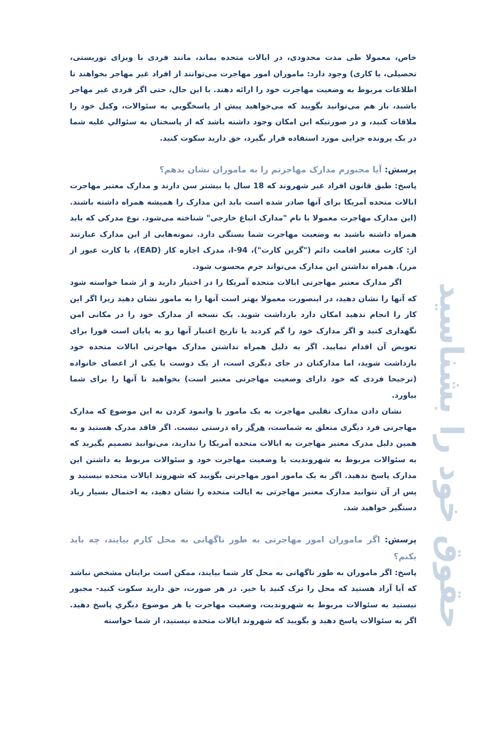حقوق خود را بشناسید
خاص، معمولا طی مدت محدودی، در ایالات متحده بماند، مانند فردی با ویزای توریستی، تحصیلی، یا کاری) وجود دارد: ماموران امور مهاجرت می‌توانند از افراد غیر مهاجر بخواهند تا اطلاعات مربوط به وضعیت مهاجرت خود را ارائه دهند. با این حال، حتی اگر فردی غیر مهاجر باشید، باز هم می‌توانید بگویید که می‌خواهید پیش از پاسخگویي به سئوالات، وکیل خود را ملاقات کنید، و در صورتیکه این امکان وجود داشته باشد که از پاسختان به سئوالي علیه شما در یک پرونده جزایی مورد استفاده قرار بگیرد، حق دارید سکوت کنید.
پرسش: آیا مجبورم مدارک مهاجرتم را به ماموران نشان بدهم؟
پاسخ: طبق قانون افراد غیر شهروند که 18 سال یا بیشتر سن دارند و مدارک معتبر مهاجرت ایالات متحده آمریکا برای آنها صادر شده است باید این مدارک را همیشه همراه داشته باشند. (این مدارک مهاجرت معمولا با نام "مدارک اتباع خارجی" شناخته می‌شود. نوع مدرکی که باید همراه داشته باشید به وضعیت مهاجرت شما بستگی دارد. نمونه‌هایی از این مدارک عبارتند از: کارت معتبر اقامت دائم ("گرین کارت")، I-94، مدرک اجازه کار (EAD)، یا کارت عبور از مرز). همراه نداشتن این مدارک می‌تواند جرم محسوب شود.
اگر مدارک معتبر مهاجرتی ایالات متحده آمریکا را در اختیار دارید و از شما خواسته شود که آنها را نشان دهید، در اینصورت معمولا بهتر است آنها را به مامور نشان دهید زیرا اگر این کار را انجام ندهید امکان دارد بازداشت شوید. یک نسخه از مدارک خود را در مکانی امن نگهداری کنید و اگر مدارک خود را گم کردید یا تاریخ اعتبار آنها رو به پایان است فورا برای تعویض آن اقدام نمایید. اگر به دلیل همراه نداشتن مدارک مهاجرتی ایالات متحده خود بازداشت شوید، اما مدارکتان در جای دیگری است، از یک دوست یا یکی از اعضای خانواده (ترجیحا فردی که خود دارای وضعیت مهاجرتی معتبر است) بخواهید تا آنها را برای شما بیاورد.
نشان دادن مدارک تقلبی مهاجرت به یک مامور یا وانمود کردن به این موضوع که مدارک مهاجرتی فرد دیگری متعلق به شماست، هرگز راه درستی نیست. اگر فاقد مدرک هستید و به همین دلیل مدرک معتبر مهاجرت به ایالات متحده آمریکا را ندارید، می‌توانید تصمیم بگیرید که به سئوالات مربوط به شهروندیت یا وضعیت مهاجرت خود و سئوالات مربوط به داشتن این مدارک پاسخ ندهید. اگر به یک مامور امور مهاجرتی بگویید که شهروند ایالات متحده نیستید و پس از آن نتوانید مدارک معتبر مهاجرتی به ایالت متحده را نشان دهید، به احتمال بسیار زیاد دستگیر خواهید شد.
پرسش: اگر ماموران امور مهاجرتی به طور ناگهانی به محل کارم بیایند، چه باید بکنم؟
پاسخ: اگر ماموران به طور ناگهانی به محل کار شما بیایند، ممکن است برایتان مشخص نباشد که آیا آزاد هستید که محل را ترک کنید یا خیر. در هر صورت، حق دارید سکوت کنید- مجبور نیستید به سئوالات مربوط به شهروندیت، وضعیت مهاجرت یا هر موضوع دیگري پاسخ دهید. اگر به سئوالات پاسخ دهید و بگویید که شهروند ایالات متحده نیستید، از شما خواسته